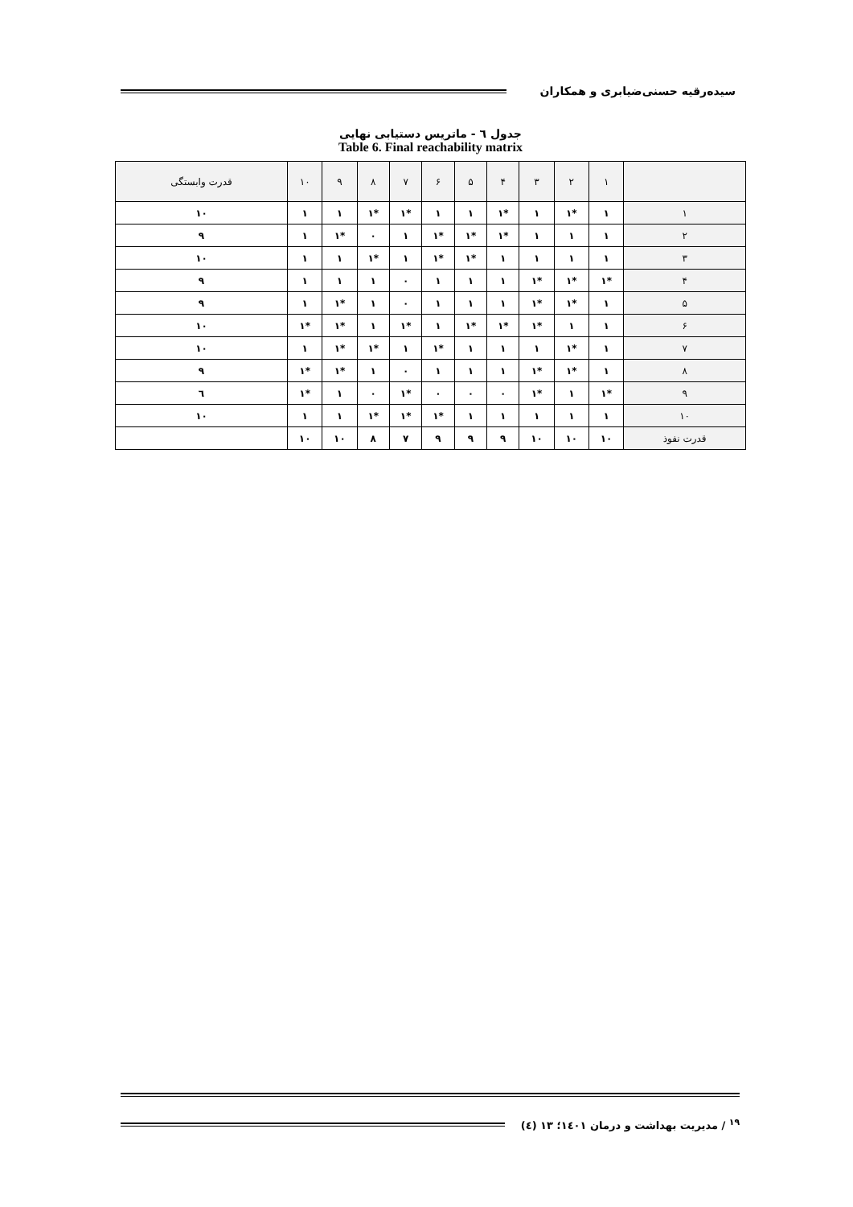سیده‌رقیه حسنی‌ضیابری و همکاران
جدول ٦ - ماتریس دستیابی نهایی
Table 6. Final reachability matrix
| | ۱ | ۲ | ۳ | ۴ | ۵ | ۶ | ۷ | ۸ | ۹ | ۱۰ | قدرت وابستگی |
| --- | --- | --- | --- | --- | --- | --- | --- | --- | --- | --- | --- |
| ۱ | ۱ | *۱ | ۱ | *۱ | ۱ | ۱ | *۱ | *۱ | ۱ | ۱ | ۱۰ |
| ۲ | ۱ | ۱ | ۱ | *۱ | *۱ | *۱ | ۱ | ۰ | *۱ | ۱ | ۹ |
| ۳ | ۱ | ۱ | ۱ | ۱ | *۱ | *۱ | ۱ | *۱ | ۱ | ۱ | ۱۰ |
| ۴ | *۱ | *۱ | *۱ | ۱ | ۱ | ۱ | ۰ | ۱ | ۱ | ۱ | ۹ |
| ۵ | ۱ | *۱ | *۱ | ۱ | ۱ | ۱ | ۰ | ۱ | *۱ | ۱ | ۹ |
| ۶ | ۱ | ۱ | *۱ | *۱ | *۱ | ۱ | *۱ | ۱ | *۱ | *۱ | ۱۰ |
| ۷ | ۱ | *۱ | ۱ | ۱ | ۱ | *۱ | ۱ | *۱ | *۱ | ۱ | ۱۰ |
| ۸ | ۱ | *۱ | *۱ | ۱ | ۱ | ۱ | ۰ | ۱ | *۱ | *۱ | ۹ |
| ۹ | *۱ | ۱ | *۱ | ۰ | ۰ | ۰ | *۱ | ۰ | ۱ | *۱ | ٦ |
| ۱۰ | ۱ | ۱ | ۱ | ۱ | ۱ | *۱ | *۱ | *۱ | ۱ | ۱ | ۱۰ |
| قدرت نفوذ | ۱۰ | ۱۰ | ۱۰ | ۹ | ۹ | ۹ | ۷ | ۸ | ۱۰ | ۱۰ | |
<sup>۱۹</sup> / مدیریت بهداشت و درمان ۱٤۰۱؛ ۱۳ (٤)